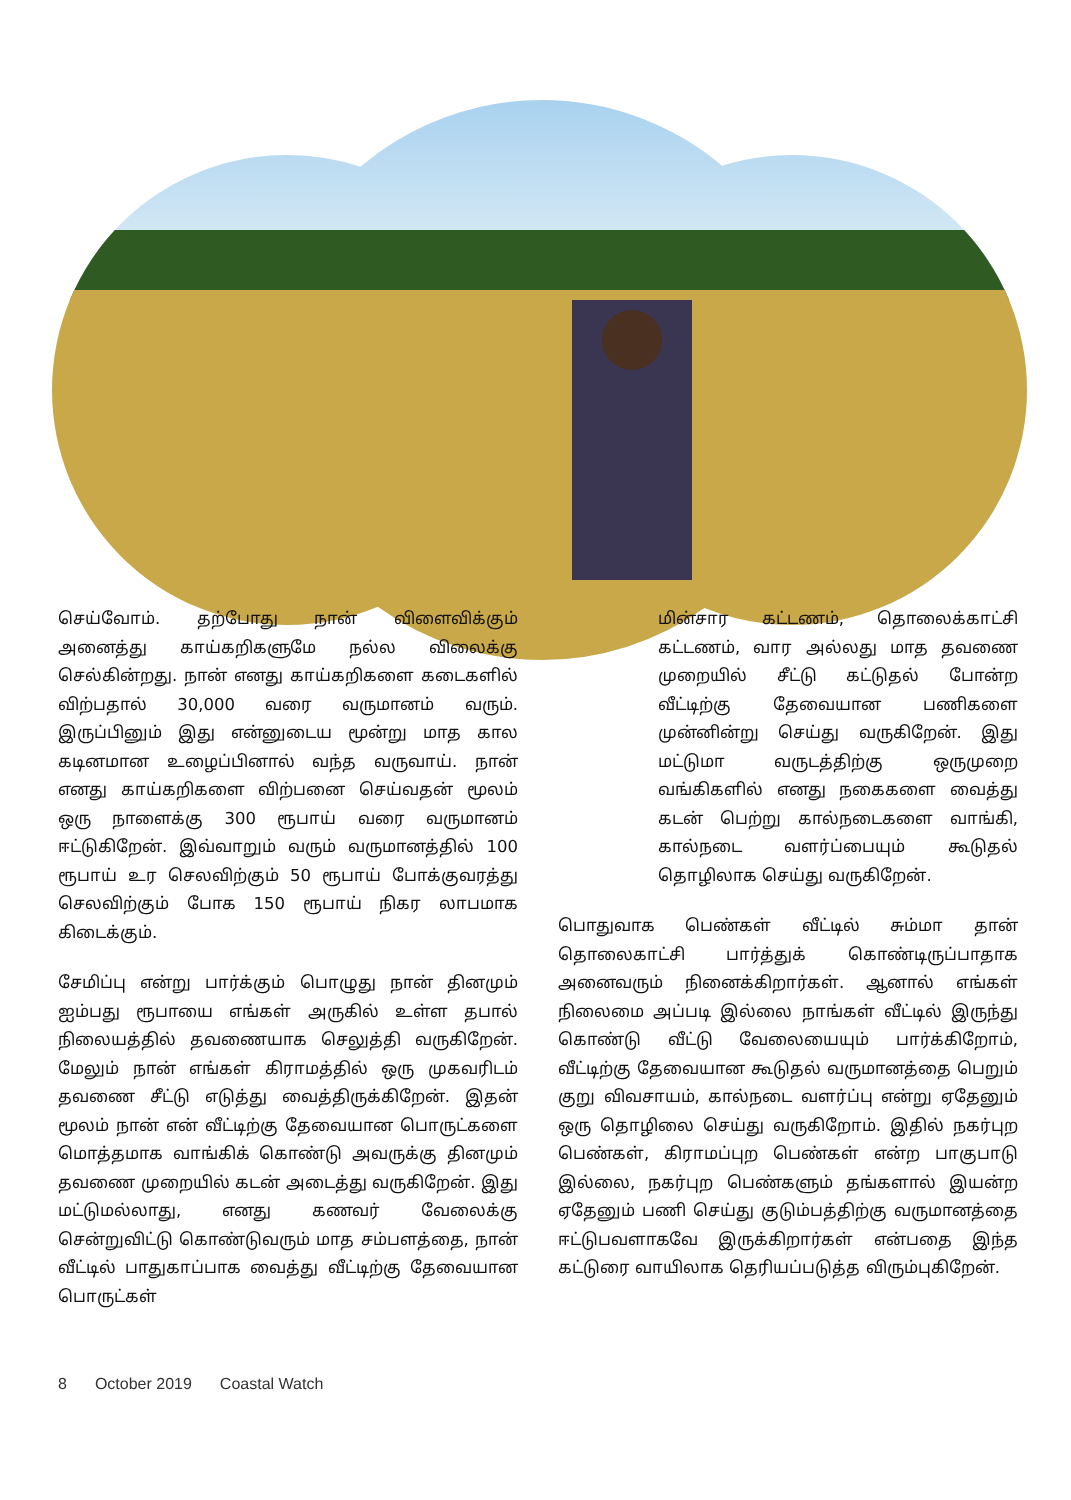செய்வோம். தற்போது நான் விளைவிக்கும் அனைத்து காய்கறிகளுமே நல்ல விலைக்கு செல்கின்றது. நான் எனது காய்கறிகளை கடைகளில் விற்பதால் 30,000 வரை வருமானம் வரும். இருப்பினும் இது என்னுடைய மூன்று மாத கால கடினமான உழைப்பினால் வந்த வருவாய். நான் எனது காய்கறிகளை விற்பனை செய்வதன் மூலம் ஒரு நாளைக்கு 300 ரூபாய் வரை வருமானம் ஈட்டுகிறேன். இவ்வாறும் வரும் வருமானத்தில் 100 ரூபாய் உர செலவிற்கும் 50 ரூபாய் போக்குவரத்து செலவிற்கும் போக 150 ரூபாய் நிகர லாபமாக கிடைக்கும்.
சேமிப்பு என்று பார்க்கும் பொழுது நான் தினமும் ஐம்பது ரூபாயை எங்கள் அருகில் உள்ள தபால் நிலையத்தில் தவணையாக செலுத்தி வருகிறேன். மேலும் நான் எங்கள் கிராமத்தில் ஒரு முகவரிடம் தவணை சீட்டு எடுத்து வைத்திருக்கிறேன். இதன் மூலம் நான் என் வீட்டிற்கு தேவையான பொருட்களை மொத்தமாக வாங்கிக் கொண்டு அவருக்கு தினமும் தவணை முறையில் கடன் அடைத்து வருகிறேன். இது மட்டுமல்லாது, எனது கணவர் வேலைக்கு சென்றுவிட்டு கொண்டுவரும் மாத சம்பளத்தை, நான் வீட்டில் பாதுகாப்பாக வைத்து வீட்டிற்கு தேவையான பொருட்கள்
மின்சார கட்டணம், தொலைக்காட்சி கட்டணம், வார அல்லது மாத தவணை முறையில் சீட்டு கட்டுதல் போன்ற வீட்டிற்கு தேவையான பணிகளை முன்னின்று செய்து வருகிறேன். இது மட்டுமா வருடத்திற்கு ஒருமுறை வங்கிகளில் எனது நகைகளை வைத்து கடன் பெற்று கால்நடைகளை வாங்கி, கால்நடை வளர்ப்பையும் கூடுதல் தொழிலாக செய்து வருகிறேன்.
பொதுவாக பெண்கள் வீட்டில் சும்மா தான் தொலைகாட்சி பார்த்துக் கொண்டிருப்பாதாக அனைவரும் நினைக்கிறார்கள். ஆனால் எங்கள் நிலைமை அப்படி இல்லை நாங்கள் வீட்டில் இருந்து கொண்டு வீட்டு வேலையையும் பார்க்கிறோம், வீட்டிற்கு தேவையான கூடுதல் வருமானத்தை பெறும் குறு விவசாயம், கால்நடை வளர்ப்பு என்று ஏதேனும் ஒரு தொழிலை செய்து வருகிறோம். இதில் நகர்புற பெண்கள், கிராமப்புற பெண்கள் என்ற பாகுபாடு இல்லை, நகர்புற பெண்களும் தங்களால் இயன்ற ஏதேனும் பணி செய்து குடும்பத்திற்கு வருமானத்தை ஈட்டுபவளாகவே இருக்கிறார்கள் என்பதை இந்த கட்டுரை வாயிலாக தெரியப்படுத்த விரும்புகிறேன்.
8 October 2019 Coastal Watch